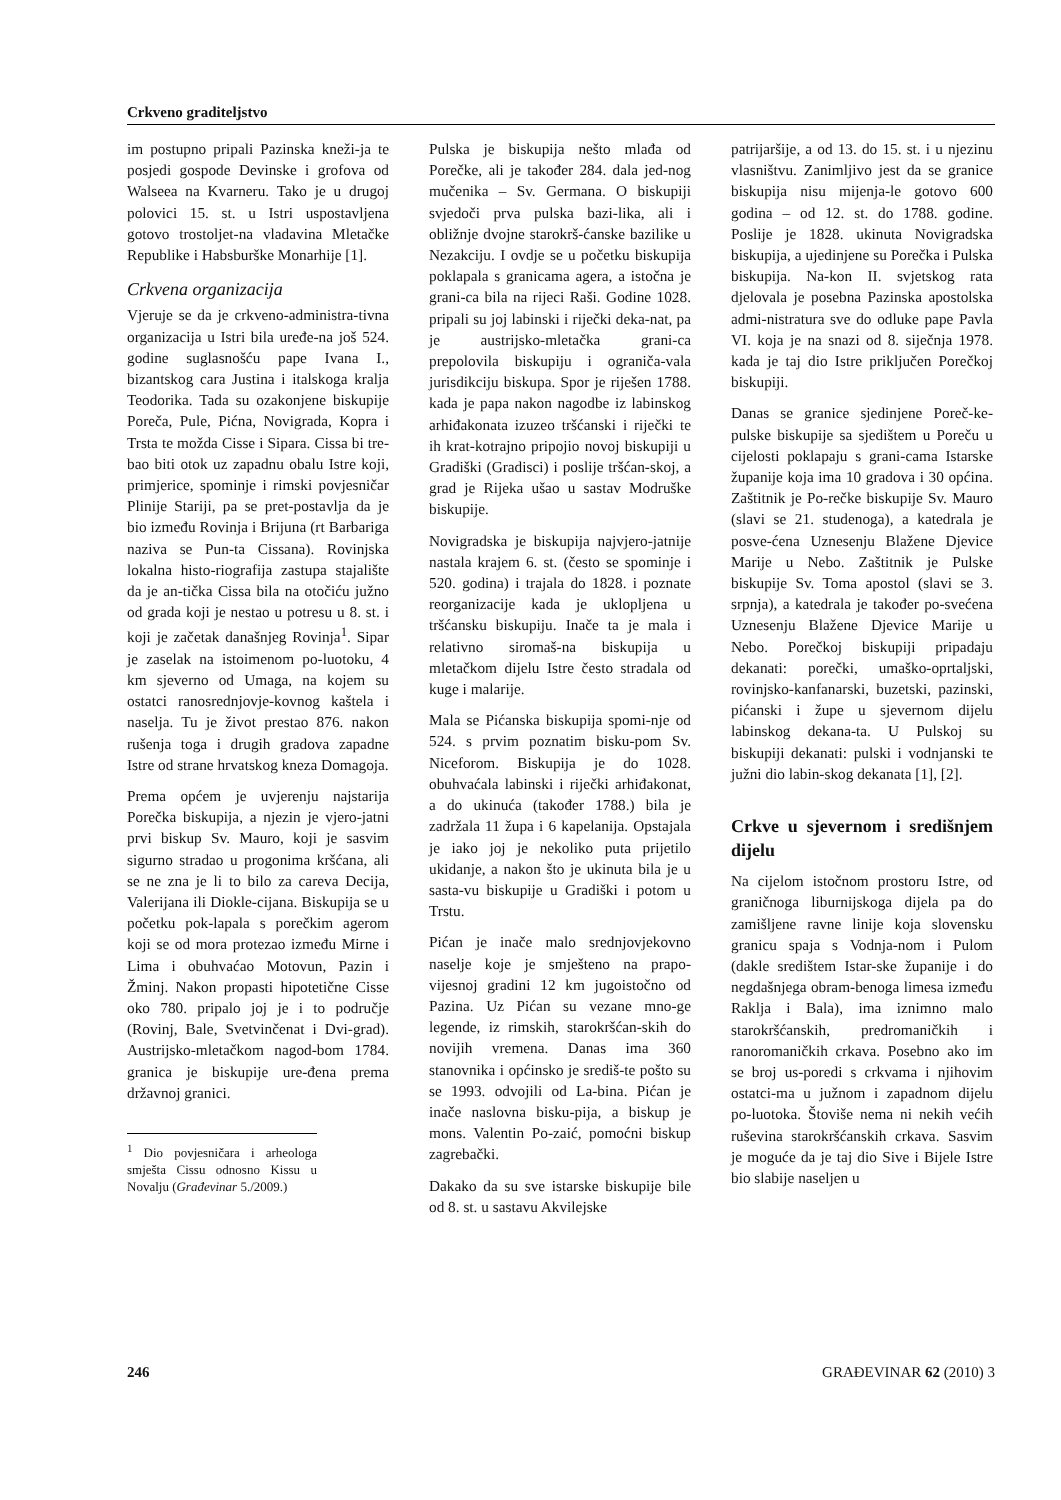Crkveno graditeljstvo
im postupno pripali Pazinska kneži-ja te posjedi gospode Devinske i grofova od Walseea na Kvarneru. Tako je u drugoj polovici 15. st. u Istri uspostavljena gotovo trostoljet-na vladavina Mletačke Republike i Habsburške Monarhije [1].
Crkvena organizacija
Vjeruje se da je crkveno-administra-tivna organizacija u Istri bila uređe-na još 524. godine suglasnošću pape Ivana I., bizantskog cara Justina i italskoga kralja Teodorika. Tada su ozakonjene biskupije Poreča, Pule, Pićna, Novigrada, Kopra i Trsta te možda Cisse i Sipara. Cissa bi tre-bao biti otok uz zapadnu obalu Istre koji, primjerice, spominje i rimski povjesničar Plinije Stariji, pa se pret-postavlja da je bio između Rovinja i Brijuna (rt Barbariga naziva se Pun-ta Cissana). Rovinjska lokalna histo-riografija zastupa stajalište da je an-tička Cissa bila na otočiću južno od grada koji je nestao u potresu u 8. st. i koji je začetak današnjeg Rovinja<sup>1</sup>. Sipar je zaselak na istoimenom po-luotoku, 4 km sjeverno od Umaga, na kojem su ostatci ranosrednjovje-kovnog kaštela i naselja. Tu je život prestao 876. nakon rušenja toga i drugih gradova zapadne Istre od strane hrvatskog kneza Domagoja.
Prema općem je uvjerenju najstarija Porečka biskupija, a njezin je vjero-jatni prvi biskup Sv. Mauro, koji je sasvim sigurno stradao u progonima kršćana, ali se ne zna je li to bilo za careva Decija, Valerijana ili Diokle-cijana. Biskupija se u početku pok-lapala s porečkim agerom koji se od mora protezao između Mirne i Lima i obuhvaćao Motovun, Pazin i Žminj. Nakon propasti hipotetične Cisse oko 780. pripalo joj je i to područje (Rovinj, Bale, Svetvinčenat i Dvi-grad). Austrijsko-mletačkom nagod-bom 1784. granica je biskupije ure-đena prema državnoj granici.
<sup>1</sup> Dio povjesničara i arheologa smješta Cissu odnosno Kissu u Novalju (Građevinar 5./2009.)
Pulska je biskupija nešto mlađa od Porečke, ali je također 284. dala jed-nog mučenika – Sv. Germana. O biskupiji svjedoči prva pulska bazi-lika, ali i obližnje dvojne starokrš-ćanske bazilike u Nezakciju. I ovdje se u početku biskupija poklapala s granicama agera, a istočna je grani-ca bila na rijeci Raši. Godine 1028. pripali su joj labinski i riječki deka-nat, pa je austrijsko-mletačka grani-ca prepolovila biskupiju i ograniča-vala jurisdikciju biskupa. Spor je riješen 1788. kada je papa nakon nagodbe iz labinskog arhiđakonata izuzeo tršćanski i riječki te ih krat-kotrajno pripojio novoj biskupiji u Gradiški (Gradisci) i poslije tršćan-skoj, a grad je Rijeka ušao u sastav Modruške biskupije.
Novigradska je biskupija najvjero-jatnije nastala krajem 6. st. (često se spominje i 520. godina) i trajala do 1828. i poznate reorganizacije kada je uklopljena u tršćansku biskupiju. Inače ta je mala i relativno siromaš-na biskupija u mletačkom dijelu Istre često stradala od kuge i malarije.
Mala se Pićanska biskupija spomi-nje od 524. s prvim poznatim bisku-pom Sv. Niceforom. Biskupija je do 1028. obuhvaćala labinski i riječki arhiđakonat, a do ukinuća (također 1788.) bila je zadržala 11 župa i 6 kapelanija. Opstajala je iako joj je nekoliko puta prijetilo ukidanje, a nakon što je ukinuta bila je u sasta-vu biskupije u Gradiški i potom u Trstu.
Pićan je inače malo srednjovjekovno naselje koje je smješteno na prapo-vijesnoj gradini 12 km jugoistočno od Pazina. Uz Pićan su vezane mno-ge legende, iz rimskih, starokršćan-skih do novijih vremena. Danas ima 360 stanovnika i općinsko je središ-te pošto su se 1993. odvojili od La-bina. Pićan je inače naslovna bisku-pija, a biskup je mons. Valentin Po-zaić, pomoćni biskup zagrebački.
Dakako da su sve istarske biskupije bile od 8. st. u sastavu Akvilejske
patrijaršije, a od 13. do 15. st. i u njezinu vlasništvu. Zanimljivo jest da se granice biskupija nisu mijenja-le gotovo 600 godina – od 12. st. do 1788. godine. Poslije je 1828. ukinuta Novigradska biskupija, a ujedinjene su Porečka i Pulska biskupija. Na-kon II. svjetskog rata djelovala je posebna Pazinska apostolska admi-nistratura sve do odluke pape Pavla VI. koja je na snazi od 8. siječnja 1978. kada je taj dio Istre priključen Porečkoj biskupiji.
Danas se granice sjedinjene Poreč-ke-pulske biskupije sa sjedištem u Poreču u cijelosti poklapaju s grani-cama Istarske županije koja ima 10 gradova i 30 općina. Zaštitnik je Po-rečke biskupije Sv. Mauro (slavi se 21. studenoga), a katedrala je posve-ćena Uznesenju Blažene Djevice Marije u Nebo. Zaštitnik je Pulske biskupije Sv. Toma apostol (slavi se 3. srpnja), a katedrala je također po-svećena Uznesenju Blažene Djevice Marije u Nebo. Porečkoj biskupiji pripadaju dekanati: porečki, umaško-oprtaljski, rovinjsko-kanfanarski, buzetski, pazinski, pićanski i župe u sjevernom dijelu labinskog dekana-ta. U Pulskoj su biskupiji dekanati: pulski i vodnjanski te južni dio labin-skog dekanata [1], [2].
Crkve u sjevernom i središnjem dijelu
Na cijelom istočnom prostoru Istre, od graničnoga liburnijskoga dijela pa do zamišljene ravne linije koja slovensku granicu spaja s Vodnja-nom i Pulom (dakle središtem Istar-ske županije i do negdašnjega obram-benoga limesa između Raklja i Bala), ima iznimno malo starokršćanskih, predromaničkih i ranoromaničkih crkava. Posebno ako im se broj us-poredi s crkvama i njihovim ostatci-ma u južnom i zapadnom dijelu po-luotoka. Štoviše nema ni nekih većih ruševina starokršćanskih crkava. Sasvim je moguće da je taj dio Sive i Bijele Istre bio slabije naseljen u
246 GRAĐEVINAR 62 (2010) 3